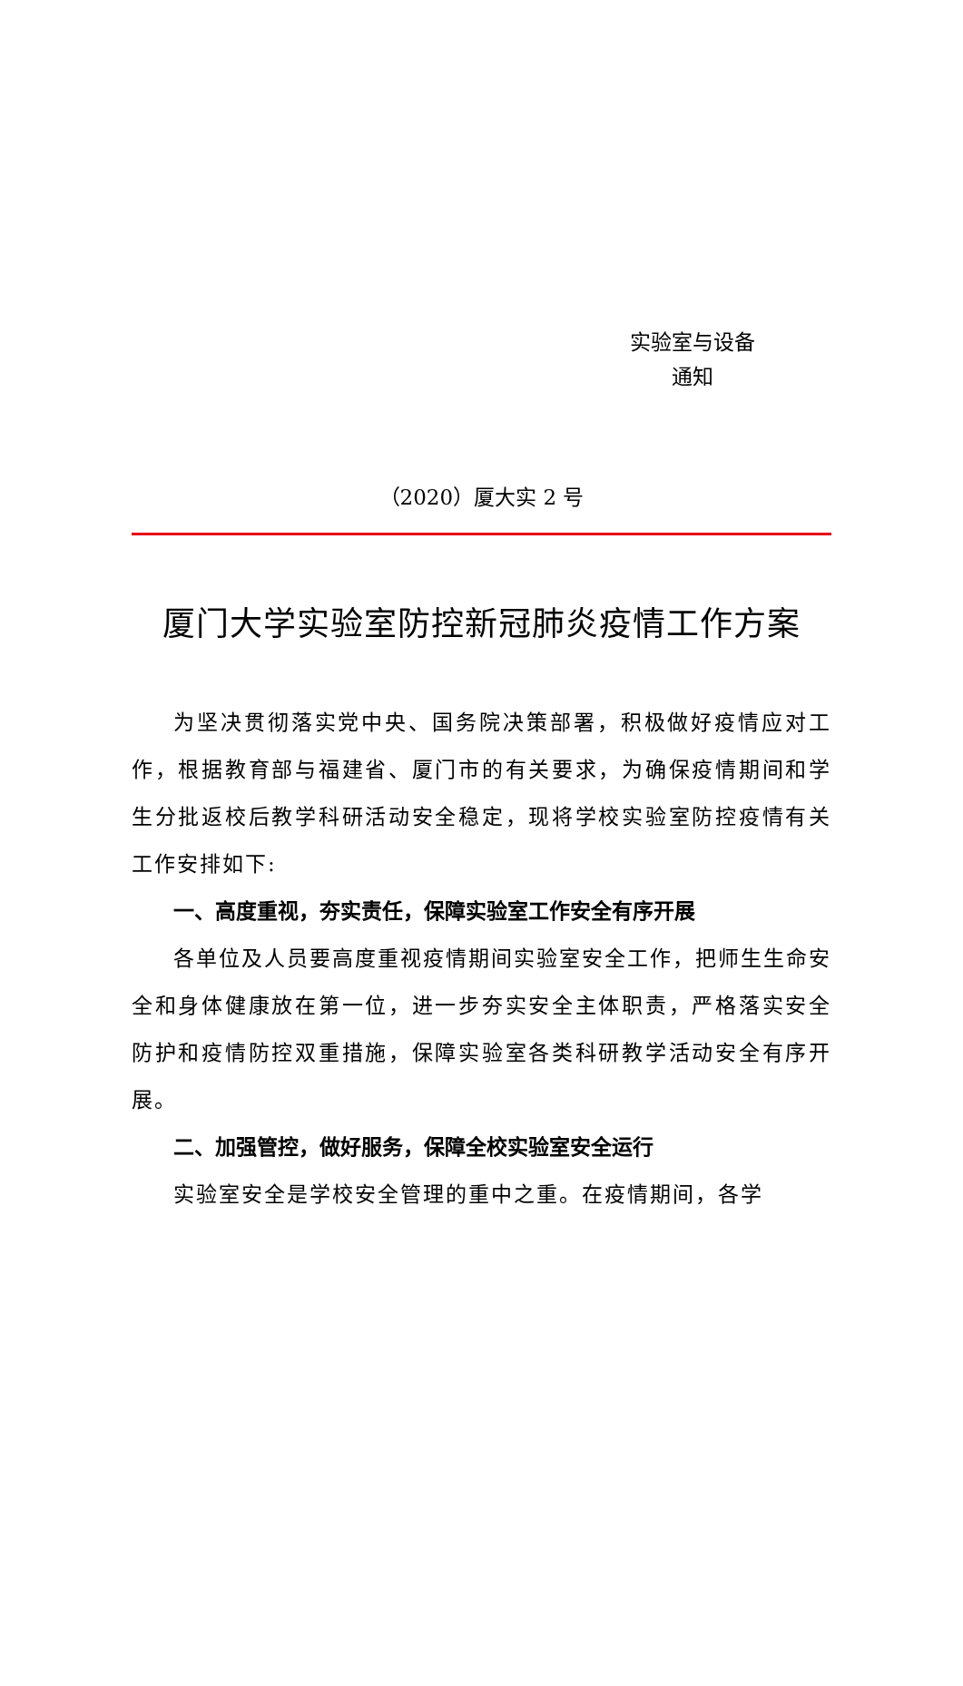实验室与设备
通知
（2020）厦大实 2 号
厦门大学实验室防控新冠肺炎疫情工作方案
为坚决贯彻落实党中央、国务院决策部署，积极做好疫情应对工作，根据教育部与福建省、厦门市的有关要求，为确保疫情期间和学生分批返校后教学科研活动安全稳定，现将学校实验室防控疫情有关工作安排如下:
一、高度重视，夯实责任，保障实验室工作安全有序开展
各单位及人员要高度重视疫情期间实验室安全工作，把师生生命安全和身体健康放在第一位，进一步夯实安全主体职责，严格落实安全防护和疫情防控双重措施，保障实验室各类科研教学活动安全有序开展。
二、加强管控，做好服务，保障全校实验室安全运行
实验室安全是学校安全管理的重中之重。在疫情期间，各学